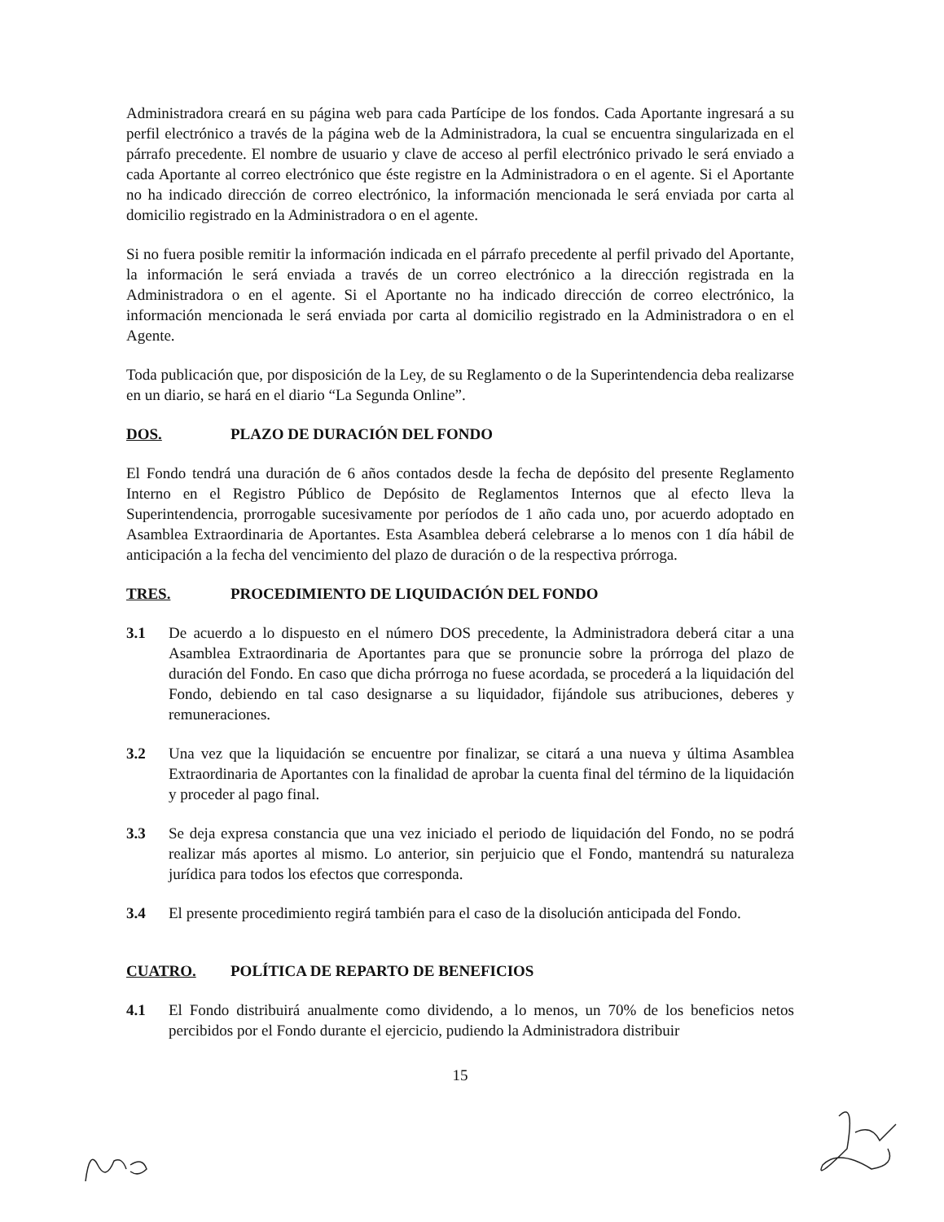Administradora creará en su página web para cada Partícipe de los fondos. Cada Aportante ingresará a su perfil electrónico a través de la página web de la Administradora, la cual se encuentra singularizada en el párrafo precedente. El nombre de usuario y clave de acceso al perfil electrónico privado le será enviado a cada Aportante al correo electrónico que éste registre en la Administradora o en el agente. Si el Aportante no ha indicado dirección de correo electrónico, la información mencionada le será enviada por carta al domicilio registrado en la Administradora o en el agente.
Si no fuera posible remitir la información indicada en el párrafo precedente al perfil privado del Aportante, la información le será enviada a través de un correo electrónico a la dirección registrada en la Administradora o en el agente. Si el Aportante no ha indicado dirección de correo electrónico, la información mencionada le será enviada por carta al domicilio registrado en la Administradora o en el Agente.
Toda publicación que, por disposición de la Ley, de su Reglamento o de la Superintendencia deba realizarse en un diario, se hará en el diario “La Segunda Online”.
DOS. PLAZO DE DURACIÓN DEL FONDO
El Fondo tendrá una duración de 6 años contados desde la fecha de depósito del presente Reglamento Interno en el Registro Público de Depósito de Reglamentos Internos que al efecto lleva la Superintendencia, prorrogable sucesivamente por períodos de 1 año cada uno, por acuerdo adoptado en Asamblea Extraordinaria de Aportantes. Esta Asamblea deberá celebrarse a lo menos con 1 día hábil de anticipación a la fecha del vencimiento del plazo de duración o de la respectiva prórroga.
TRES. PROCEDIMIENTO DE LIQUIDACIÓN DEL FONDO
3.1 De acuerdo a lo dispuesto en el número DOS precedente, la Administradora deberá citar a una Asamblea Extraordinaria de Aportantes para que se pronuncie sobre la prórroga del plazo de duración del Fondo. En caso que dicha prórroga no fuese acordada, se procederá a la liquidación del Fondo, debiendo en tal caso designarse a su liquidador, fijándole sus atribuciones, deberes y remuneraciones.
3.2 Una vez que la liquidación se encuentre por finalizar, se citará a una nueva y última Asamblea Extraordinaria de Aportantes con la finalidad de aprobar la cuenta final del término de la liquidación y proceder al pago final.
3.3 Se deja expresa constancia que una vez iniciado el periodo de liquidación del Fondo, no se podrá realizar más aportes al mismo. Lo anterior, sin perjuicio que el Fondo, mantendrá su naturaleza jurídica para todos los efectos que corresponda.
3.4 El presente procedimiento regirá también para el caso de la disolución anticipada del Fondo.
CUATRO. POLÍTICA DE REPARTO DE BENEFICIOS
4.1 El Fondo distribuirá anualmente como dividendo, a lo menos, un 70% de los beneficios netos percibidos por el Fondo durante el ejercicio, pudiendo la Administradora distribuir
15